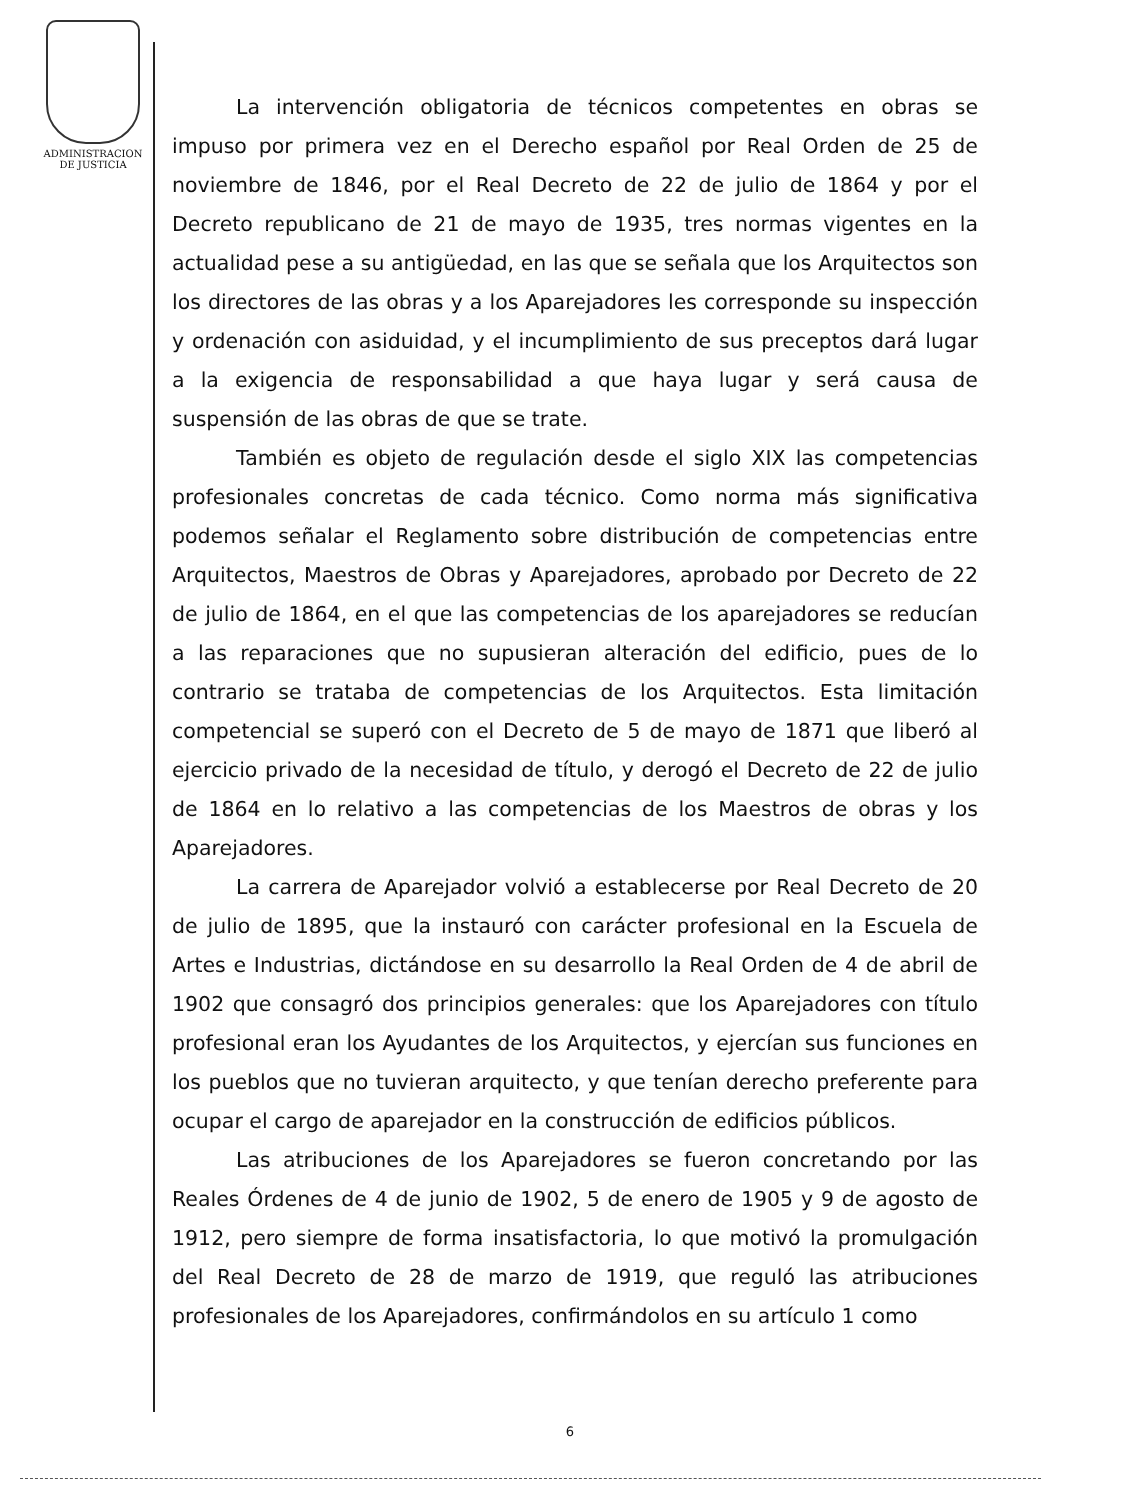ADMINISTRACION
DE JUSTICIA
La intervención obligatoria de técnicos competentes en obras se impuso por primera vez en el Derecho español por Real Orden de 25 de noviembre de 1846, por el Real Decreto de 22 de julio de 1864 y por el Decreto republicano de 21 de mayo de 1935, tres normas vigentes en la actualidad pese a su antigüedad, en las que se señala que los Arquitectos son los directores de las obras y a los Aparejadores les corresponde su inspección y ordenación con asiduidad, y el incumplimiento de sus preceptos dará lugar a la exigencia de responsabilidad a que haya lugar y será causa de suspensión de las obras de que se trate.
También es objeto de regulación desde el siglo XIX las competencias profesionales concretas de cada técnico. Como norma más significativa podemos señalar el Reglamento sobre distribución de competencias entre Arquitectos, Maestros de Obras y Aparejadores, aprobado por Decreto de 22 de julio de 1864, en el que las competencias de los aparejadores se reducían a las reparaciones que no supusieran alteración del edificio, pues de lo contrario se trataba de competencias de los Arquitectos. Esta limitación competencial se superó con el Decreto de 5 de mayo de 1871 que liberó al ejercicio privado de la necesidad de título, y derogó el Decreto de 22 de julio de 1864 en lo relativo a las competencias de los Maestros de obras y los Aparejadores.
La carrera de Aparejador volvió a establecerse por Real Decreto de 20 de julio de 1895, que la instauró con carácter profesional en la Escuela de Artes e Industrias, dictándose en su desarrollo la Real Orden de 4 de abril de 1902 que consagró dos principios generales: que los Aparejadores con título profesional eran los Ayudantes de los Arquitectos, y ejercían sus funciones en los pueblos que no tuvieran arquitecto, y que tenían derecho preferente para ocupar el cargo de aparejador en la construcción de edificios públicos.
Las atribuciones de los Aparejadores se fueron concretando por las Reales Órdenes de 4 de junio de 1902, 5 de enero de 1905 y 9 de agosto de 1912, pero siempre de forma insatisfactoria, lo que motivó la promulgación del Real Decreto de 28 de marzo de 1919, que reguló las atribuciones profesionales de los Aparejadores, confirmándolos en su artículo 1 como
6